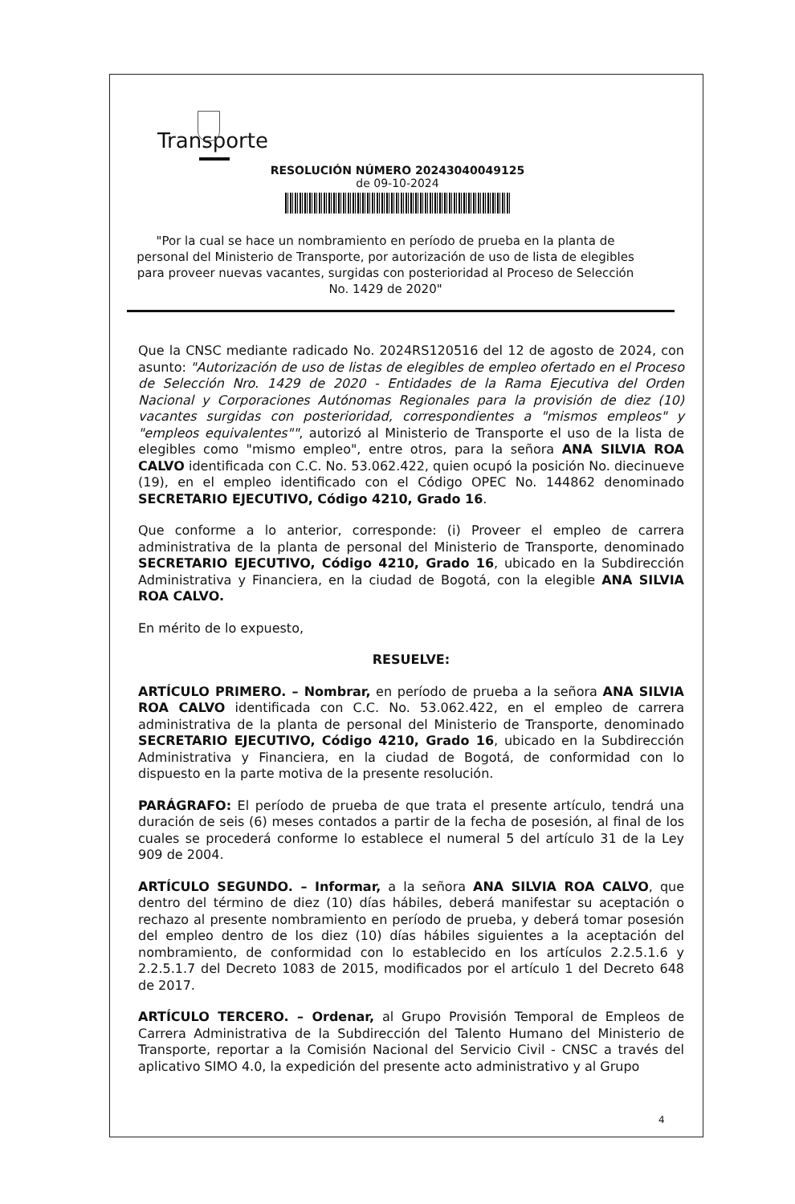Transporte
RESOLUCIÓN NÚMERO 20243040049125
de 09-10-2024
"Por la cual se hace un nombramiento en período de prueba en la planta de personal del Ministerio de Transporte, por autorización de uso de lista de elegibles para proveer nuevas vacantes, surgidas con posterioridad al Proceso de Selección No. 1429 de 2020"
Que la CNSC mediante radicado No. 2024RS120516 del 12 de agosto de 2024, con asunto: "Autorización de uso de listas de elegibles de empleo ofertado en el Proceso de Selección Nro. 1429 de 2020 - Entidades de la Rama Ejecutiva del Orden Nacional y Corporaciones Autónomas Regionales para la provisión de diez (10) vacantes surgidas con posterioridad, correspondientes a "mismos empleos" y "empleos equivalentes"", autorizó al Ministerio de Transporte el uso de la lista de elegibles como "mismo empleo", entre otros, para la señora ANA SILVIA ROA CALVO identificada con C.C. No. 53.062.422, quien ocupó la posición No. diecinueve (19), en el empleo identificado con el Código OPEC No. 144862 denominado SECRETARIO EJECUTIVO, Código 4210, Grado 16.
Que conforme a lo anterior, corresponde: (i) Proveer el empleo de carrera administrativa de la planta de personal del Ministerio de Transporte, denominado SECRETARIO EJECUTIVO, Código 4210, Grado 16, ubicado en la Subdirección Administrativa y Financiera, en la ciudad de Bogotá, con la elegible ANA SILVIA ROA CALVO.
En mérito de lo expuesto,
RESUELVE:
ARTÍCULO PRIMERO. – Nombrar, en período de prueba a la señora ANA SILVIA ROA CALVO identificada con C.C. No. 53.062.422, en el empleo de carrera administrativa de la planta de personal del Ministerio de Transporte, denominado SECRETARIO EJECUTIVO, Código 4210, Grado 16, ubicado en la Subdirección Administrativa y Financiera, en la ciudad de Bogotá, de conformidad con lo dispuesto en la parte motiva de la presente resolución.
PARÁGRAFO: El período de prueba de que trata el presente artículo, tendrá una duración de seis (6) meses contados a partir de la fecha de posesión, al final de los cuales se procederá conforme lo establece el numeral 5 del artículo 31 de la Ley 909 de 2004.
ARTÍCULO SEGUNDO. – Informar, a la señora ANA SILVIA ROA CALVO, que dentro del término de diez (10) días hábiles, deberá manifestar su aceptación o rechazo al presente nombramiento en período de prueba, y deberá tomar posesión del empleo dentro de los diez (10) días hábiles siguientes a la aceptación del nombramiento, de conformidad con lo establecido en los artículos 2.2.5.1.6 y 2.2.5.1.7 del Decreto 1083 de 2015, modificados por el artículo 1 del Decreto 648 de 2017.
ARTÍCULO TERCERO. – Ordenar, al Grupo Provisión Temporal de Empleos de Carrera Administrativa de la Subdirección del Talento Humano del Ministerio de Transporte, reportar a la Comisión Nacional del Servicio Civil - CNSC a través del aplicativo SIMO 4.0, la expedición del presente acto administrativo y al Grupo
4